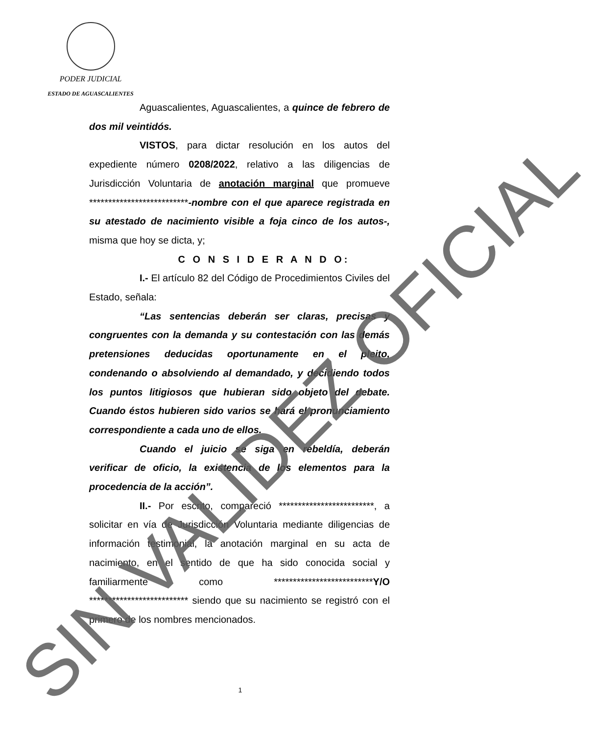PODER JUDICIAL
ESTADO DE AGUASCALIENTES
Aguascalientes, Aguascalientes, a quince de febrero de dos mil veintidós.
VISTOS, para dictar resolución en los autos del expediente número 0208/2022, relativo a las diligencias de Jurisdicción Voluntaria de anotación marginal que promueve **************************-nombre con el que aparece registrada en su atestado de nacimiento visible a foja cinco de los autos-, misma que hoy se dicta, y;
C O N S I D E R A N D O:
I.- El artículo 82 del Código de Procedimientos Civiles del Estado, señala:
“Las sentencias deberán ser claras, precisas y congruentes con la demanda y su contestación con las demás pretensiones deducidas oportunamente en el pleito, condenando o absolviendo al demandado, y decidiendo todos los puntos litigiosos que hubieran sido objeto del debate. Cuando éstos hubieren sido varios se hará el pronunciamiento correspondiente a cada uno de ellos.
Cuando el juicio se siga en rebeldía, deberán verificar de oficio, la existencia de los elementos para la procedencia de la acción”.
II.- Por escrito, compareció *************************, a solicitar en vía de Jurisdicción Voluntaria mediante diligencias de información testimonial, la anotación marginal en su acta de nacimiento, en el sentido de que ha sido conocida social y familiarmente como **************************Y/O ************************** siendo que su nacimiento se registró con el primero de los nombres mencionados.
1 SIN VALIDEZ OFICIAL